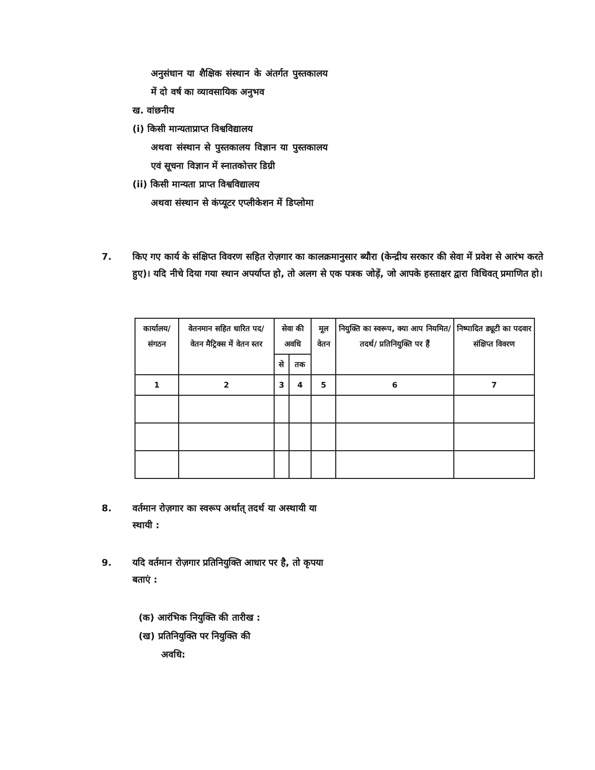अनुसंधान या शैक्षिक संस्थान के अंतर्गत पुस्तकालय में दो वर्ष का व्यावसायिक अनुभव
ख. वांछनीय
(i) किसी मान्यताप्राप्त विश्वविद्यालय
अथवा संस्थान से पुस्तकालय विज्ञान या पुस्तकालय एवं सूचना विज्ञान में स्नातकोत्तर डिग्री
(ii) किसी मान्यता प्राप्त विश्वविद्यालय
अथवा संस्थान से कंप्यूटर एप्लीकेशन में डिप्लोमा
7. किए गए कार्य के संक्षिप्त विवरण सहित रोज़गार का कालक्रमानुसार ब्यौरा (केन्द्रीय सरकार की सेवा में प्रवेश से आरंभ करते हुए)। यदि नीचे दिया गया स्थान अपर्याप्त हो, तो अलग से एक पत्रक जोड़ें, जो आपके हस्ताक्षर द्वारा विधिवत् प्रमाणित हो।
| कार्यालय/ संगठन | वेतनमान सहित धारित पद/ वेतन मैट्रिक्स में वेतन स्तर | सेवा की अवधि | | मूल वेतन | नियुक्ति का स्वरूप, क्या आप नियमित/ तदर्थ/ प्रतिनियुक्ति पर हैं | निष्पादित ड्यूटी का पदवार संक्षिप्त विवरण |
| --- | --- | --- | --- | --- | --- | --- |
| | | से | तक | | | |
| 1 | 2 | 3 | 4 | 5 | 6 | 7 |
8. वर्तमान रोज़गार का स्वरूप अर्थात् तदर्थ या अस्थायी या स्थायी :
9. यदि वर्तमान रोज़गार प्रतिनियुक्ति आधार पर है, तो कृपया बताएं :
(क) आरंभिक नियुक्ति की तारीख :
(ख) प्रतिनियुक्ति पर नियुक्ति की
अवधि: